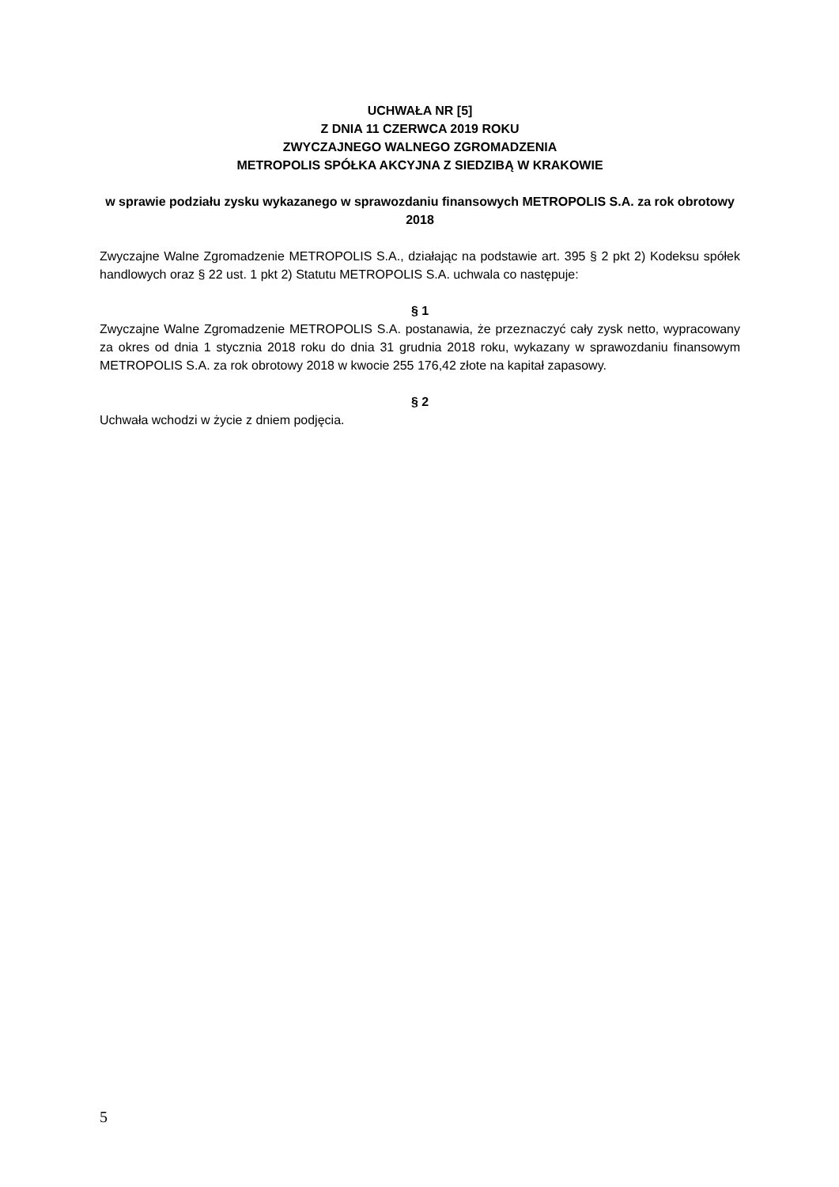UCHWAŁA NR [5]
Z DNIA 11 CZERWCA 2019 ROKU
ZWYCZAJNEGO WALNEGO ZGROMADZENIA
METROPOLIS SPÓŁKA AKCYJNA Z SIEDZIBĄ W KRAKOWIE
w sprawie podziału zysku wykazanego w sprawozdaniu finansowych METROPOLIS S.A. za rok obrotowy 2018
Zwyczajne Walne Zgromadzenie METROPOLIS S.A., działając na podstawie art. 395 § 2 pkt 2) Kodeksu spółek handlowych oraz § 22 ust. 1 pkt 2) Statutu METROPOLIS S.A. uchwala co następuje:
§ 1
Zwyczajne Walne Zgromadzenie METROPOLIS S.A. postanawia, że przeznaczyć cały zysk netto, wypracowany za okres od dnia 1 stycznia 2018 roku do dnia 31 grudnia 2018 roku, wykazany w sprawozdaniu finansowym METROPOLIS S.A. za rok obrotowy 2018 w kwocie 255 176,42 złote na kapitał zapasowy.
§ 2
Uchwała wchodzi w życie z dniem podjęcia.
5